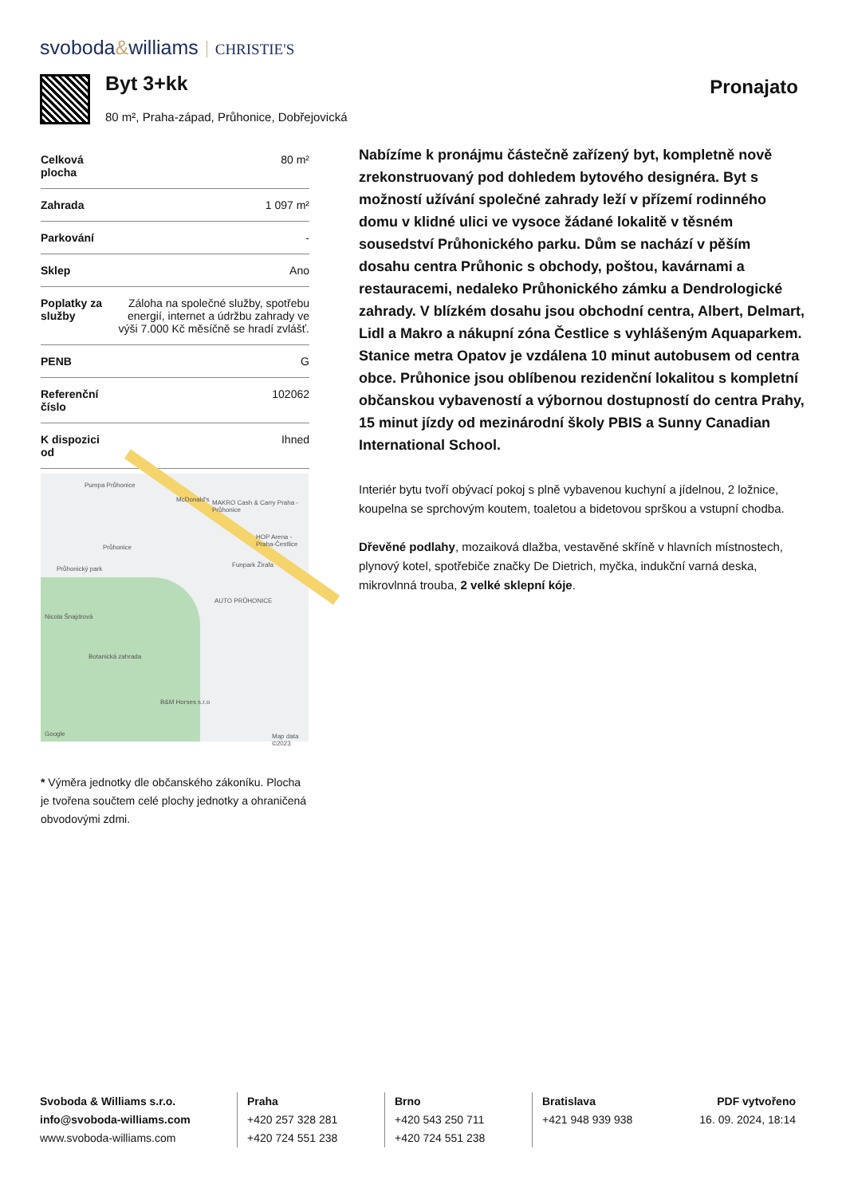svoboda&williams CHRISTIE'S
Byt 3+kk
80 m², Praha-západ, Průhonice, Dobřejovická
Pronajato
| Celková plocha | 80 m² |
| Zahrada | 1 097 m² |
| Parkování | - |
| Sklep | Ano |
| Poplatky za služby | Záloha na společné služby, spotřebu energií, internet a údržbu zahrady ve výši 7.000 Kč měsíčně se hradí zvlášť. |
| PENB | G |
| Referenční číslo | 102062 |
| K dispozici od | Ihned |
Pumpa Průhonice
McDonald's MAKRO Cash & Carry Praha - Průhonice
Průhonice
HOP Arena - Praha-Čestlice
Funpark Žirafa
Průhonický park
Nicola Šnajdrová
AUTO PRŮHONICE
Botanická zahrada
B&M Horses s.r.o
Google Map data ©2023
* Výměra jednotky dle občanského zákoníku. Plocha je tvořena součtem celé plochy jednotky a ohraničená obvodovými zdmi.
Nabízíme k pronájmu částečně zařízený byt, kompletně nově zrekonstruovaný pod dohledem bytového designéra. Byt s možností užívání společné zahrady leží v přízemí rodinného domu v klidné ulici ve vysoce žádané lokalitě v těsném sousedství Průhonického parku. Dům se nachází v pěším dosahu centra Průhonic s obchody, poštou, kavárnami a restauracemi, nedaleko Průhonického zámku a Dendrologické zahrady. V blízkém dosahu jsou obchodní centra, Albert, Delmart, Lidl a Makro a nákupní zóna Čestlice s vyhlášeným Aquaparkem. Stanice metra Opatov je vzdálena 10 minut autobusem od centra obce. Průhonice jsou oblíbenou rezidenční lokalitou s kompletní občanskou vybaveností a výbornou dostupností do centra Prahy, 15 minut jízdy od mezinárodní školy PBIS a Sunny Canadian International School.
Interiér bytu tvoří obývací pokoj s plně vybavenou kuchyní a jídelnou, 2 ložnice, koupelna se sprchovým koutem, toaletou a bidetovou sprškou a vstupní chodba.
Dřevěné podlahy, mozaiková dlažba, vestavěné skříně v hlavních místnostech, plynový kotel, spotřebiče značky De Dietrich, myčka, indukční varná deska, mikrovlnná trouba, 2 velké sklepní kóje.
Svoboda & Williams s.r.o.
info@svoboda-williams.com
www.svoboda-williams.com
Praha
+420 257 328 281
+420 724 551 238
Brno
+420 543 250 711
+420 724 551 238
Bratislava
+421 948 939 938
PDF vytvořeno
16. 09. 2024, 18:14